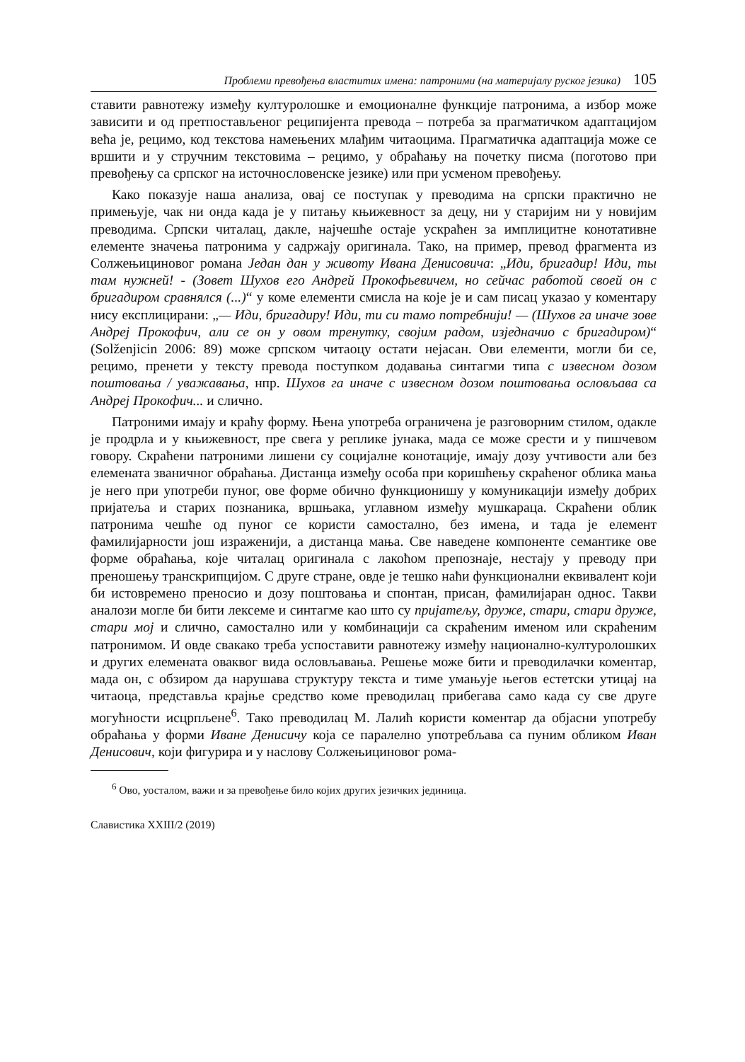Проблеми превођења властитих имена: патроними (на материјалу руског језика) 105
ставити равнотежу између културолошке и емоционалне функције патронима, а избор може зависити и од претпостављеног реципијента превода – потреба за прагматичком адаптацијом већа је, рецимо, код текстова намењених млађим читаоцима. Прагматичка адаптација може се вршити и у стручним текстовима – рецимо, у обраћању на почетку писма (поготово при превођењу са српског на источнословенске језике) или при усменом превођењу.
Како показује наша анализа, овај се поступак у преводима на српски практично не примењује, чак ни онда када је у питању књижевност за децу, ни у старијим ни у новијим преводима. Српски читалац, дакле, најчешће остаје ускраћен за имплицитне конотативне елементе значења патронима у садржају оригинала. Тако, на пример, превод фрагмента из Солжењициновог романа Један дан у животу Ивана Денисовича: „Иди, бригадир! Иди, ты там нужней! - (Зовет Шухов его Андрей Прокофьевичем, но сейчас работой своей он с бригадиром сравнялся (...)“ у коме елементи смисла на које је и сам писац указао у коментару нису експлицирани: „— Иди, бригадиру! Иди, ти си тамо потребнији! — (Шухов га иначе зове Андреј Прокофич, али се он у овом тренутку, својим радом, изједначио с бригадиром)“ (Solženjicin 2006: 89) може српском читаоцу остати нејасан. Ови елементи, могли би се, рецимо, пренети у тексту превода поступком додавања синтагми типа с извесном дозом поштовања / уважавања, нпр. Шухов га иначе с извесном дозом поштовања ословљава са Андреј Прокофич... и слично.
Патроними имају и краћу форму. Њена употреба ограничена је разговорним стилом, одакле је продрла и у књижевност, пре свега у реплике јунака, мада се може срести и у пишчевом говору. Скраћени патроними лишени су социјалне конотације, имају дозу учтивости али без елемената званичног обраћања. Дистанца између особа при коришћењу скраћеног облика мања је него при употреби пуног, ове форме обично функционишу у комуникацији између добрих пријатеља и старих познаника, вршњака, углавном између мушкараца. Скраћени облик патронима чешће од пуног се користи самостално, без имена, и тада је елемент фамилијарности још израженији, а дистанца мања. Све наведене компоненте семантике ове форме обраћања, које читалац оригинала с лакоћом препознаје, нестају у преводу при преношењу транскрипцијом. С друге стране, овде је тешко наћи функционални еквивалент који би истовремено преносио и дозу поштовања и спонтан, присан, фамилијаран однос. Такви аналози могле би бити лексеме и синтагме као што су пријатељу, друже, стари, стари друже, стари мој и слично, самостално или у комбинацији са скраћеним именом или скраћеним патронимом. И овде свакако треба успоставити равнотежу између национално-културолошких и других елемената оваквог вида ословљавања. Решење може бити и преводилачки коментар, мада он, с обзиром да нарушава структуру текста и тиме умањује његов естетски утицај на читаоца, представља крајње средство коме преводилац прибегава само када су све друге могућности исцрпљене<sup>6</sup>. Тако преводилац М. Лалић користи коментар да објасни употребу обраћања у форми Иване Денисичу која се паралелно употребљава са пуним обликом Иван Денисович, који фигурира и у наслову Солжењициновог рома-
<sup>6</sup> Ово, уосталом, важи и за превођење било којих других језичких јединица.
Славистика XXIII/2 (2019)